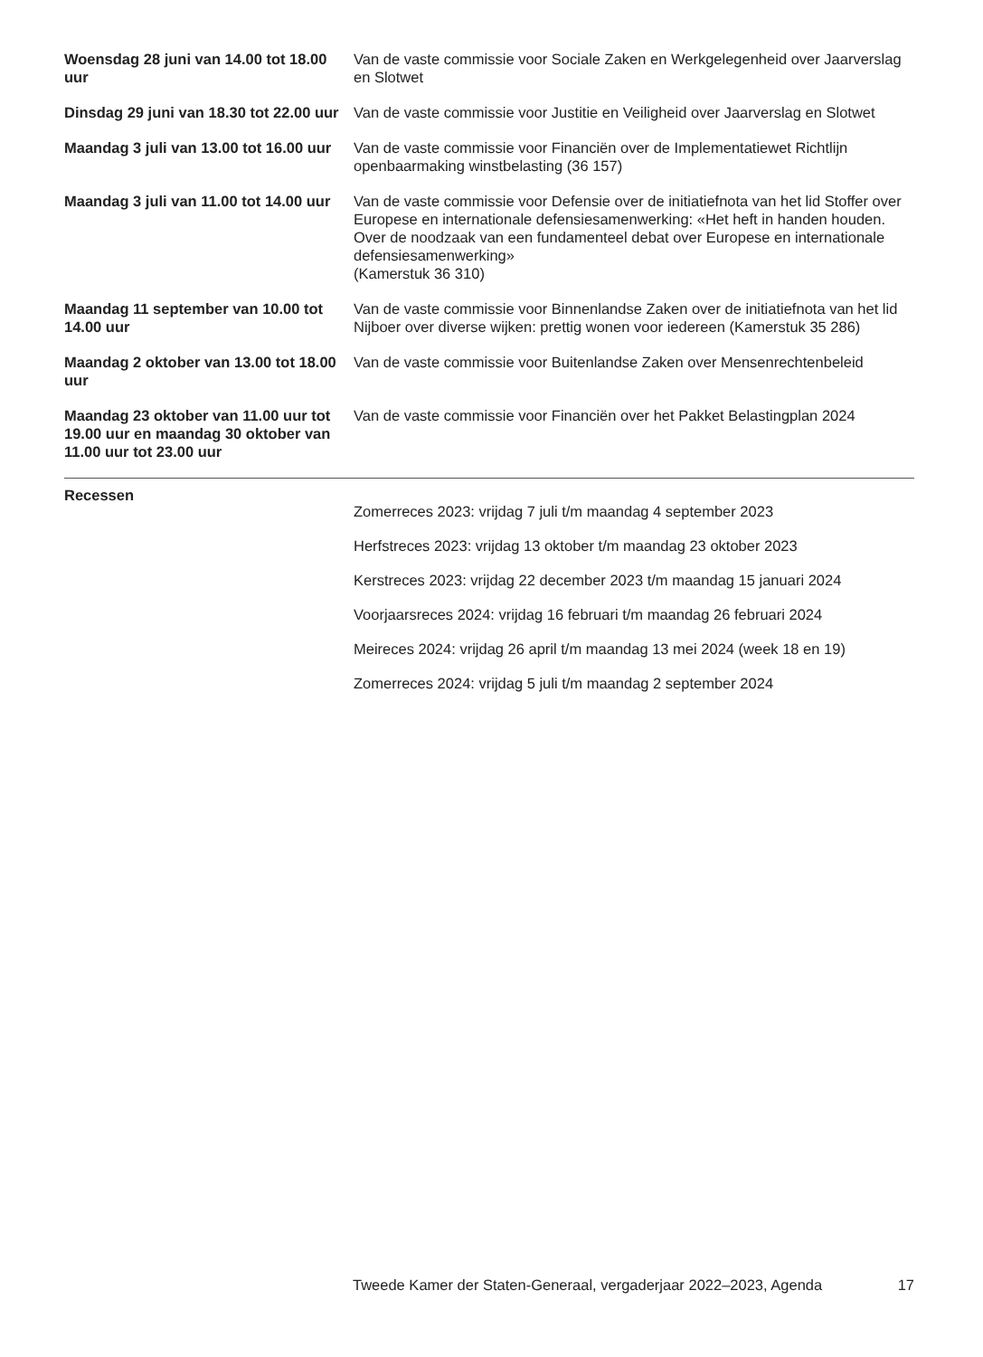Woensdag 28 juni van 14.00 tot 18.00 uur
Van de vaste commissie voor Sociale Zaken en Werkgelegenheid over Jaarverslag en Slotwet
Dinsdag 29 juni van 18.30 tot 22.00 uur
Van de vaste commissie voor Justitie en Veiligheid over Jaarverslag en Slotwet
Maandag 3 juli van 13.00 tot 16.00 uur
Van de vaste commissie voor Financiën over de Implementatiewet Richtlijn openbaarmaking winstbelasting (36 157)
Maandag 3 juli van 11.00 tot 14.00 uur
Van de vaste commissie voor Defensie over de initiatiefnota van het lid Stoffer over Europese en internationale defensiesamenwerking: «Het heft in handen houden. Over de noodzaak van een fundamenteel debat over Europese en internationale defensiesamenwerking»
(Kamerstuk 36 310)
Maandag 11 september van 10.00 tot 14.00 uur
Van de vaste commissie voor Binnenlandse Zaken over de initiatiefnota van het lid Nijboer over diverse wijken: prettig wonen voor iedereen (Kamerstuk 35 286)
Maandag 2 oktober van 13.00 tot 18.00 uur
Van de vaste commissie voor Buitenlandse Zaken over Mensenrechtenbeleid
Maandag 23 oktober van 11.00 uur tot 19.00 uur en maandag 30 oktober van 11.00 uur tot 23.00 uur
Van de vaste commissie voor Financiën over het Pakket Belastingplan 2024
Recessen
Zomerreces 2023: vrijdag 7 juli t/m maandag 4 september 2023
Herfstreces 2023: vrijdag 13 oktober t/m maandag 23 oktober 2023
Kerstreces 2023: vrijdag 22 december 2023 t/m maandag 15 januari 2024
Voorjaarsreces 2024: vrijdag 16 februari t/m maandag 26 februari 2024
Meireces 2024: vrijdag 26 april t/m maandag 13 mei 2024 (week 18 en 19)
Zomerreces 2024: vrijdag 5 juli t/m maandag 2 september 2024
Tweede Kamer der Staten-Generaal, vergaderjaar 2022–2023, Agenda 17